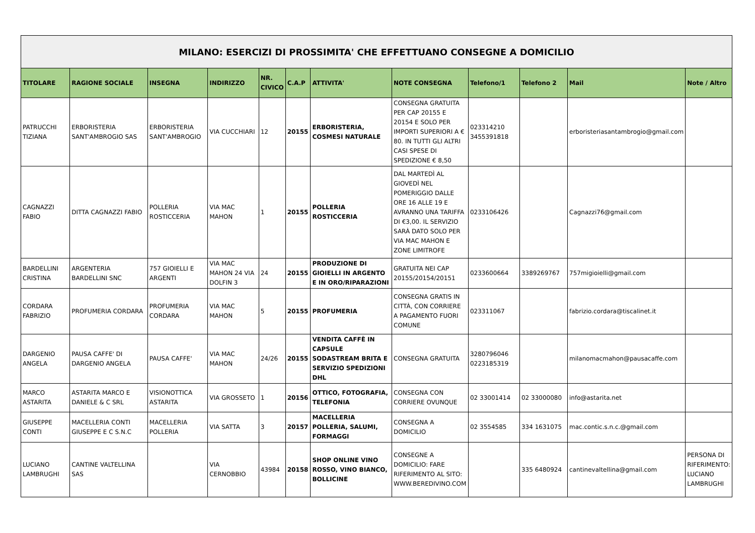| MILANO: ESERCIZI DI PROSSIMITA' CHE EFFETTUANO CONSEGNE A DOMICILIO | | | | | | | | | | | |
| TITOLARE | RAGIONE SOCIALE | INSEGNA | INDIRIZZO | NR. CIVICO | C.A.P | ATTIVITA' | NOTE CONSEGNA | Telefono/1 | Telefono 2 | Mail | Note / Altro |
| PATRUCCHI TIZIANA | ERBORISTERIA SANT'AMBROGIO SAS | ERBORISTERIA SANT'AMBROGIO | VIA CUCCHIARI | 12 | 20155 | ERBORISTERIA, COSMESI NATURALE | CONSEGNA GRATUITA PER CAP 20155 E 20154 E SOLO PER IMPORTI SUPERIORI A € 80. IN TUTTI GLI ALTRI CASI SPESE DI SPEDIZIONE € 8,50 | 023314210 3455391818 | | erboristeriasantambrogio@gmail.com | |
| CAGNAZZI FABIO | DITTA CAGNAZZI FABIO | POLLERIA ROSTICCERIA | VIA MAC MAHON | 1 | 20155 | POLLERIA ROSTICCERIA | DAL MARTEDÌ AL GIOVEDÌ NEL POMERIGGIO DALLE ORE 16 ALLE 19 E AVRANNO UNA TARIFFA DI €3,00. IL SERVIZIO SARÀ DATO SOLO PER VIA MAC MAHON E ZONE LIMITROFE | 0233106426 | | Cagnazzi76@gmail.com | |
| BARDELLINI CRISTINA | ARGENTERIA BARDELLINI SNC | 757 GIOIELLI E ARGENTI | VIA MAC MAHON 24 VIA DOLFIN 3 | 24 | 20155 | PRODUZIONE DI GIOIELLI IN ARGENTO E IN ORO/RIPARAZIONI | GRATUITA NEI CAP 20155/20154/20151 | 0233600664 | 3389269767 | 757migioielli@gmail.com | |
| CORDARA FABRIZIO | PROFUMERIA CORDARA | PROFUMERIA CORDARA | VIA MAC MAHON | 5 | 20155 | PROFUMERIA | CONSEGNA GRATIS IN CITTÀ, CON CORRIERE A PAGAMENTO FUORI COMUNE | 023311067 | | fabrizio.cordara@tiscalinet.it | |
| DARGENIO ANGELA | PAUSA CAFFE' DI DARGENIO ANGELA | PAUSA CAFFE' | VIA MAC MAHON | 24/26 | 20155 | VENDITA CAFFÈ IN CAPSULE SODASTREAM BRITA E SERVIZIO SPEDIZIONI DHL | CONSEGNA GRATUITA | 3280796046 0223185319 | | milanomacmahon@pausacaffe.com | |
| MARCO ASTARITA | ASTARITA MARCO E DANIELE & C SRL | VISIONOTTICA ASTARITA | VIA GROSSETO | 1 | 20156 | OTTICO, FOTOGRAFIA, TELEFONIA | CONSEGNA CON CORRIERE OVUNQUE | 02 33001414 | 02 33000080 | info@astarita.net | |
| GIUSEPPE CONTI | MACELLERIA CONTI GIUSEPPE E C S.N.C | MACELLERIA POLLERIA | VIA SATTA | 3 | 20157 | MACELLERIA POLLERIA, SALUMI, FORMAGGI | CONSEGNA A DOMICILIO | 02 3554585 | 334 1631075 | mac.contic.s.n.c.@gmail.com | |
| LUCIANO LAMBRUGHI | CANTINE VALTELLINA SAS | | VIA CERNOBBIO | 43984 | 20158 | SHOP ONLINE VINO ROSSO, VINO BIANCO, BOLLICINE | CONSEGNE A DOMICILIO: FARE RIFERIMENTO AL SITO: WWW.BEREDIVINO.COM | | 335 6480924 | cantinevaltellina@gmail.com | PERSONA DI RIFERIMENTO: LUCIANO LAMBRUGHI |